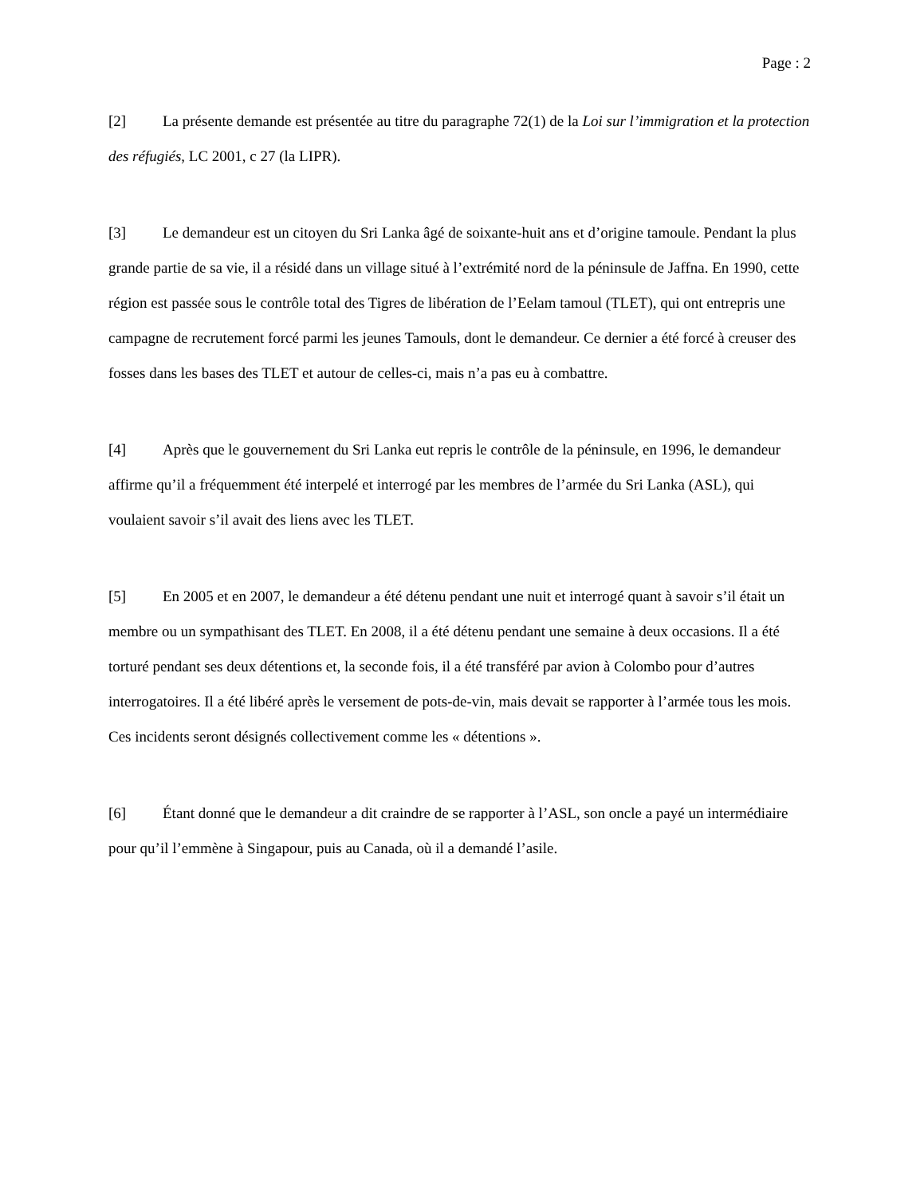Page : 2
[2] La présente demande est présentée au titre du paragraphe 72(1) de la Loi sur l’immigration et la protection des réfugiés, LC 2001, c 27 (la LIPR).
[3] Le demandeur est un citoyen du Sri Lanka âgé de soixante-huit ans et d’origine tamoule. Pendant la plus grande partie de sa vie, il a résidé dans un village situé à l’extrémité nord de la péninsule de Jaffna. En 1990, cette région est passée sous le contrôle total des Tigres de libération de l’Eelam tamoul (TLET), qui ont entrepris une campagne de recrutement forcé parmi les jeunes Tamouls, dont le demandeur. Ce dernier a été forcé à creuser des fosses dans les bases des TLET et autour de celles-ci, mais n’a pas eu à combattre.
[4] Après que le gouvernement du Sri Lanka eut repris le contrôle de la péninsule, en 1996, le demandeur affirme qu’il a fréquemment été interpelé et interrogé par les membres de l’armée du Sri Lanka (ASL), qui voulaient savoir s’il avait des liens avec les TLET.
[5] En 2005 et en 2007, le demandeur a été détenu pendant une nuit et interrogé quant à savoir s’il était un membre ou un sympathisant des TLET. En 2008, il a été détenu pendant une semaine à deux occasions. Il a été torturé pendant ses deux détentions et, la seconde fois, il a été transféré par avion à Colombo pour d’autres interrogatoires. Il a été libéré après le versement de pots-de-vin, mais devait se rapporter à l’armée tous les mois. Ces incidents seront désignés collectivement comme les « détentions ».
[6] Étant donné que le demandeur a dit craindre de se rapporter à l’ASL, son oncle a payé un intermédiaire pour qu’il l’emmène à Singapour, puis au Canada, où il a demandé l’asile.